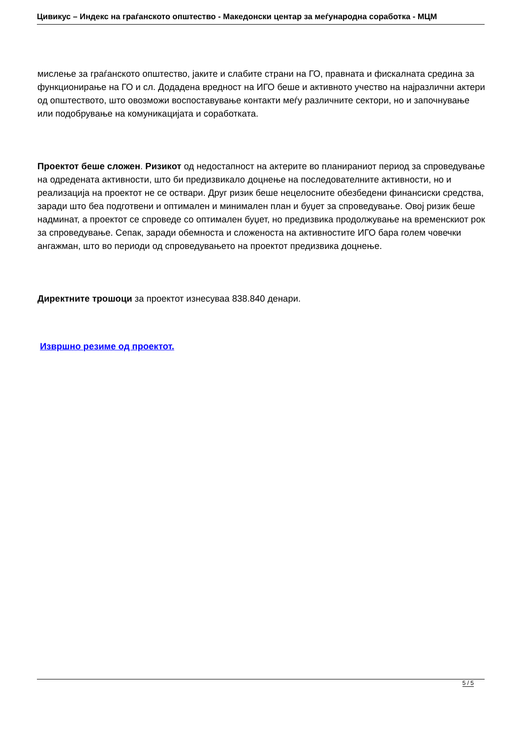Цивикус – Индекс на граѓанското општество - Македонски центар за меѓународна соработка - МЦМ
мислење за граѓанското општество, јаките и слабите страни на ГО, правната и фискалната средина за функционирање на ГО и сл. Додадена вредност на ИГО беше и активното учество на најразлични актери од општеството, што овозможи воспоставување контакти меѓу различните сектори, но и започнување или подобрување на комуникацијата и соработката.
Проектот беше сложен. Ризикот од недостапност на актерите во планираниот период за спроведување на одредената активности, што би предизвикало доцнење на последователните активности, но и реализација на проектот не се оствари. Друг ризик беше нецелосните обезбедени финансиски средства, заради што беа подготвени и оптимален и минимален план и буџет за спроведување. Овој ризик беше надминат, а проектот се спроведе со оптимален буџет, но предизвика продолжување на временскиот рок за спроведување. Сепак, заради обемноста и сложеноста на активностите ИГО бара голем човечки ангажман, што во периоди од спроведувањето на проектот предизвика доцнење.
Директните трошоци за проектот изнесуваа 838.840 денари.
Извршно резиме од проектот.
5 / 5